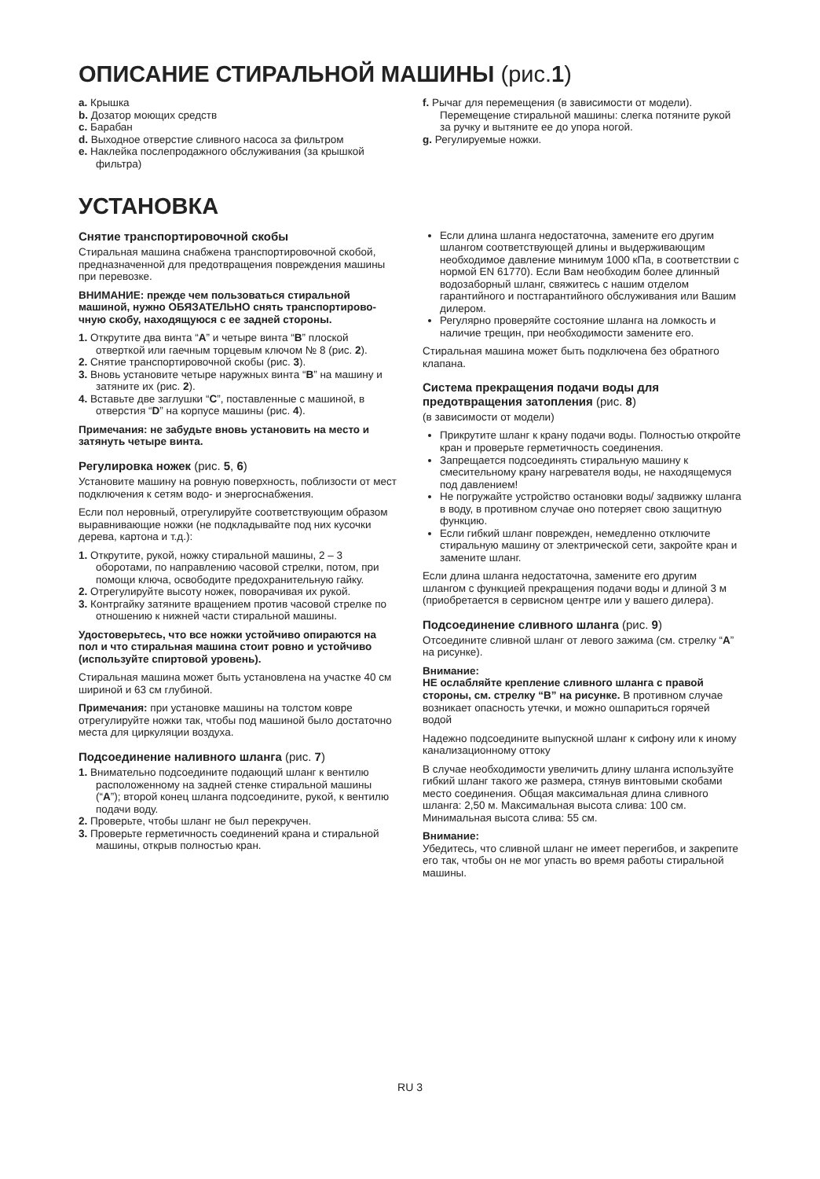ОПИСАНИЕ СТИРАЛЬНОЙ МАШИНЫ (рис.1)
a. Крышка
b. Дозатор моющих средств
c. Барабан
d. Выходное отверстие сливного насоса за фильтром
e. Наклейка послепродажного обслуживания (за крышкой фильтра)
f. Рычаг для перемещения (в зависимости от модели). Перемещение стиральной машины: слегка потяните рукой за ручку и вытяните ее до упора ногой.
g. Регулируемые ножки.
УСТАНОВКА
Снятие транспортировочной скобы
Стиральная машина снабжена транспортировочной скобой, предназначенной для предотвращения повреждения машины при перевозке.
ВНИМАНИЕ: прежде чем пользоваться стиральной машиной, нужно ОБЯЗАТЕЛЬНО снять транспортирово- чную скобу, находящуюся с ее задней стороны.
1. Открутите два винта “A” и четыре винта “B” плоской отверткой или гаечным торцевым ключом № 8 (рис. 2).
2. Снятие транспортировочной скобы (рис. 3).
3. Вновь установите четыре наружных винта “B” на машину и затяните их (рис. 2).
4. Вставьте две заглушки “C”, поставленные с машиной, в отверстия “D” на корпусе машины (рис. 4).
Примечания: не забудьте вновь установить на место и затянуть четыре винта.
Регулировка ножек (рис. 5, 6)
Установите машину на ровную поверхность, поблизости от мест подключения к сетям водо- и энергоснабжения.
Если пол неровный, отрегулируйте соответствующим образом выравнивающие ножки (не подкладывайте под них кусочки дерева, картона и т.д.):
1. Открутите, рукой, ножку стиральной машины, 2 – 3 оборотами, по направлению часовой стрелки, потом, при помощи ключа, освободите предохранительную гайку.
2. Отрегулируйте высоту ножек, поворачивая их рукой.
3. Контргайку затяните вращением против часовой стрелке по отношению к нижней части стиральной машины.
Удостоверьтесь, что все ножки устойчиво опираются на пол и что стиральная машина стоит ровно и устойчиво (используйте спиртовой уровень).
Стиральная машина может быть установлена на участке 40 см шириной и 63 см глубиной.
Примечания: при установке машины на толстом ковре отрегулируйте ножки так, чтобы под машиной было достаточно места для циркуляции воздуха.
Подсоединение наливного шланга (рис. 7)
1. Внимательно подсоедините подающий шланг к вентилю расположенному на задней стенке стиральной машины (“A”); второй конец шланга подсоедините, рукой, к вентилю подачи воду.
2. Проверьте, чтобы шланг не был перекручен.
3. Проверьте герметичность соединений крана и стиральной машины, открыв полностью кран.
Если длина шланга недостаточна, замените его другим шлангом соответствующей длины и выдерживающим необходимое давление минимум 1000 кПа, в соответствии с нормой EN 61770). Если Вам необходим более длинный водозаборный шланг, свяжитесь с нашим отделом гарантийного и постгарантийного обслуживания или Вашим дилером.
Регулярно проверяйте состояние шланга на ломкость и наличие трещин, при необходимости замените его.
Стиральная машина может быть подключена без обратного клапана.
Система прекращения подачи воды для предотвращения затопления (рис. 8)
(в зависимости от модели)
Прикрутите шланг к крану подачи воды. Полностью откройте кран и проверьте герметичность соединения.
Запрещается подсоединять стиральную машину к смесительному крану нагревателя воды, не находящемуся под давлением!
Не погружайте устройство остановки воды/ задвижку шланга в воду, в противном случае оно потеряет свою защитную функцию.
Если гибкий шланг поврежден, немедленно отключите стиральную машину от электрической сети, закройте кран и замените шланг.
Если длина шланга недостаточна, замените его другим шлангом с функцией прекращения подачи воды и длиной 3 м (приобретается в сервисном центре или у вашего дилера).
Подсоединение сливного шланга (рис. 9)
Отсоедините сливной шланг от левого зажима (см. стрелку “A” на рисунке).
Внимание:
НЕ ослабляйте крепление сливного шланга с правой стороны, см. стрелку “B” на рисунке. В противном случае возникает опасность утечки, и можно ошпариться горячей водой
Надежно подсоедините выпускной шланг к сифону или к иному канализационному оттоку
В случае необходимости увеличить длину шланга используйте гибкий шланг такого же размера, стянув винтовыми скобами место соединения. Общая максимальная длина сливного шланга: 2,50 м. Максимальная высота слива: 100 см. Минимальная высота слива: 55 см.
Внимание:
Убедитесь, что сливной шланг не имеет перегибов, и закрепите его так, чтобы он не мог упасть во время работы стиральной машины.
RU 3